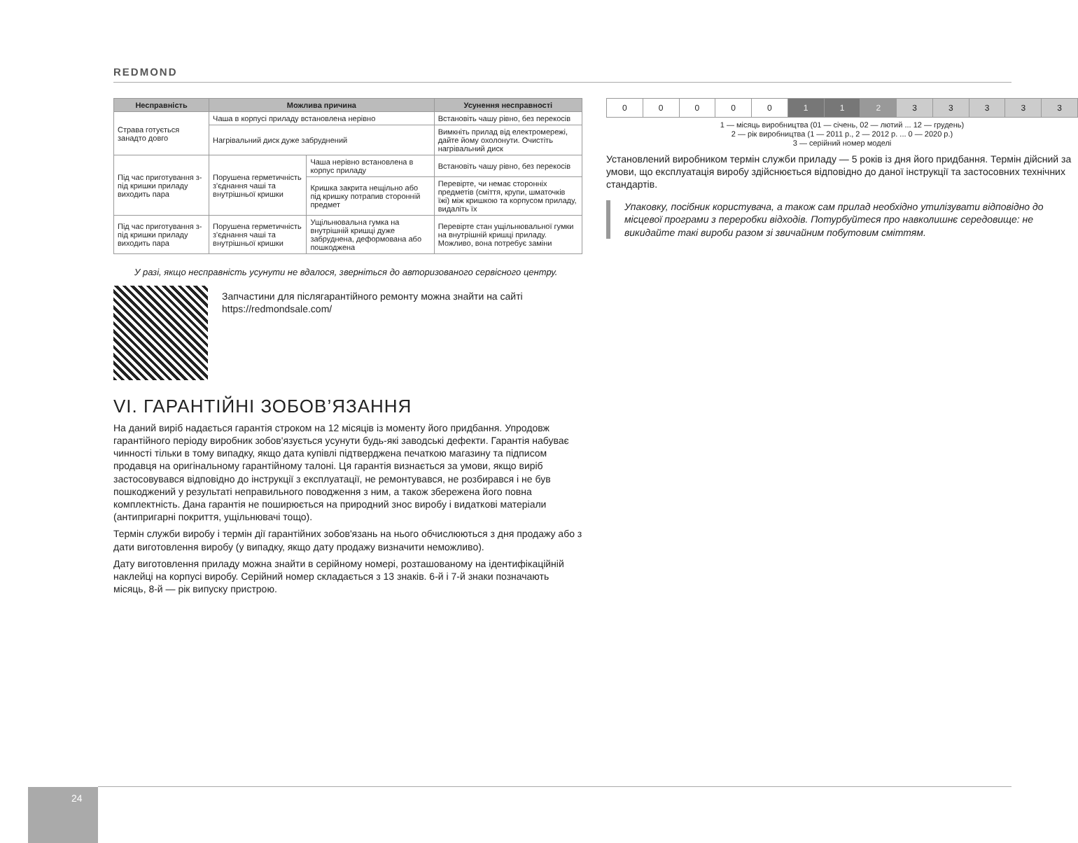REDMOND
| Несправність | Можлива причина | | Усунення несправності |
| --- | --- | --- | --- |
| Страва готується занадто довго | Чаша в корпусі приладу встановлена нерівно | | Встановіть чашу рівно, без перекосів |
| | Нагрівальний диск дуже забруднений | | Вимкніть прилад від електромережі, дайте йому охолонути. Очистіть нагрівальний диск |
| Під час приготування з-під кришки приладу виходить пара | Порушена герметичність з'єднання чаші та внутрішньої кришки | Чаша нерівно встановлена в корпус приладу | Встановіть чашу рівно, без перекосів |
| | | Кришка закрита нещільно або під кришку потрапив сторонній предмет | Перевірте, чи немає сторонніх предметів (сміття, крупи, шматочків їжі) між кришкою та корпусом приладу, видаліть їх |
| Під час приготування з-під кришки приладу виходить пара | Порушена герметичність з'єднання чаші та внутрішньої кришки | Ущільнювальна гумка на внутрішній кришці дуже забруднена, деформована або пошкоджена | Перевірте стан ущільнювальної гумки на внутрішній кришці приладу. Можливо, вона потребує заміни |
У разі, якщо несправність усунути не вдалося, зверніться до авторизованого сервісного центру.
Запчастини для післягарантійного ремонту можна знайти на сайті https://redmondsale.com/
VI. ГАРАНТІЙНІ ЗОБОВ’ЯЗАННЯ
На даний виріб надається гарантія строком на 12 місяців із моменту його придбання. Упродовж гарантійного періоду виробник зобов'язується усунути будь-які заводські дефекти. Гарантія набуває чинності тільки в тому випадку, якщо дата купівлі підтверджена печаткою магазину та підписом продавця на оригінальному гарантійному талоні. Ця гарантія визнається за умови, якщо виріб застосовувався відповідно до інструкції з експлуатації, не ремонтувався, не розбирався і не був пошкоджений у результаті неправильного поводження з ним, а також збережена його повна комплектність. Дана гарантія не поширюється на природний знос виробу і видаткові матеріали (антипригарні покриття, ущільнювачі тощо).
Термін служби виробу і термін дії гарантійних зобов'язань на нього обчислюються з дня продажу або з дати виготовлення виробу (у випадку, якщо дату продажу визначити неможливо).
Дату виготовлення приладу можна знайти в серійному номері, розташованому на ідентифікаційній наклейці на корпусі виробу. Серійний номер складається з 13 знаків. 6-й і 7-й знаки позначають місяць, 8-й — рік випуску пристрою.
| 0 | 0 | 0 | 0 | 0 | 1 | 1 | 2 | 3 | 3 | 3 | 3 | 3 |
1 — місяць виробництва (01 — січень, 02 — лютий ... 12 — грудень)
2 — рік виробництва (1 — 2011 р., 2 — 2012 р. ... 0 — 2020 р.)
3 — серійний номер моделі
Установлений виробником термін служби приладу — 5 років із дня його придбання. Термін дійсний за умови, що експлуатація виробу здійснюється відповідно до даної інструкції та застосовних технічних стандартів.
Упаковку, посібник користувача, а також сам прилад необхідно утилізувати відповідно до місцевої програми з переробки відходів. Потурбуйтеся про навколишнє середовище: не викидайте такі вироби разом зі звичайним побутовим сміттям.
24